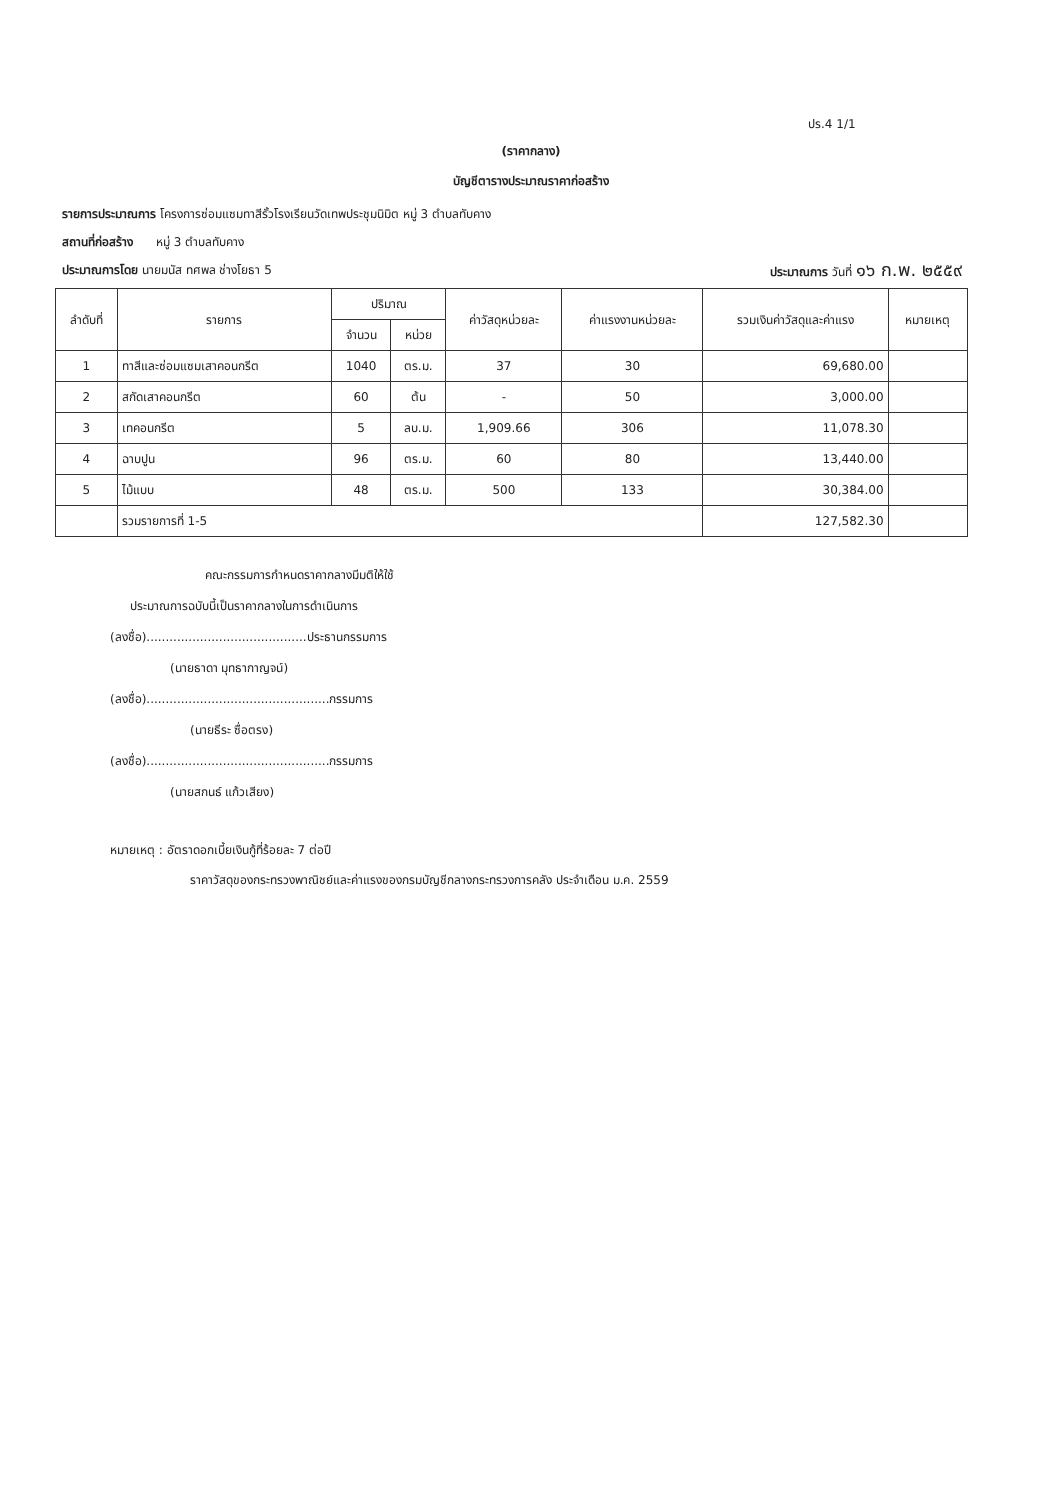ปร.4 1/1
(ราคากลาง)
บัญชีตารางประมาณราคาก่อสร้าง
รายการประมาณการ โครงการซ่อมแซมทาสีรั้วโรงเรียนวัดเทพประชุมนิมิต หมู่ 3 ตำบลทับคาง
สถานที่ก่อสร้าง หมู่ 3 ตำบลทับคาง
ประมาณการโดย นายมนัส ทศพล ช่างโยธา 5 ประมาณการ วันที่ ๑๖ ก.พ. ๒๕๕๙
| ลำดับที่ | รายการ | ปริมาณ | | ค่าวัสดุหน่วยละ | ค่าแรงงานหน่วยละ | รวมเงินค่าวัสดุและค่าแรง | หมายเหตุ |
| --- | --- | --- | --- | --- | --- | --- | --- |
| | | จำนวน | หน่วย | | | | |
| 1 | ทาสีและซ่อมแซมเสาคอนกรีต | 1040 | ตร.ม. | 37 | 30 | 69,680.00 | |
| 2 | สกัดเสาคอนกรีต | 60 | ต้น | - | 50 | 3,000.00 | |
| 3 | เทคอนกรีต | 5 | ลบ.ม. | 1,909.66 | 306 | 11,078.30 | |
| 4 | ฉาบปูน | 96 | ตร.ม. | 60 | 80 | 13,440.00 | |
| 5 | ไม้แบบ | 48 | ตร.ม. | 500 | 133 | 30,384.00 | |
| | รวมรายการที่ 1-5 | | | | | 127,582.30 | |
คณะกรรมการกำหนดราคากลางมีมติให้ใช้
ประมาณการฉบับนี้เป็นราคากลางในการดำเนินการ
(ลงชื่อ)..........................................ประธานกรรมการ
(นายธาดา มุทธากาญจน์)
(ลงชื่อ)................................................กรรมการ
(นายธีระ ซื่อตรง)
(ลงชื่อ)................................................กรรมการ
(นายสกนธ์ แก้วเสียง)
หมายเหตุ : อัตราดอกเบี้ยเงินกู้ที่ร้อยละ 7 ต่อปี
ราคาวัสดุของกระทรวงพาณิชย์และค่าแรงของกรมบัญชีกลางกระทรวงการคลัง ประจำเดือน ม.ค. 2559